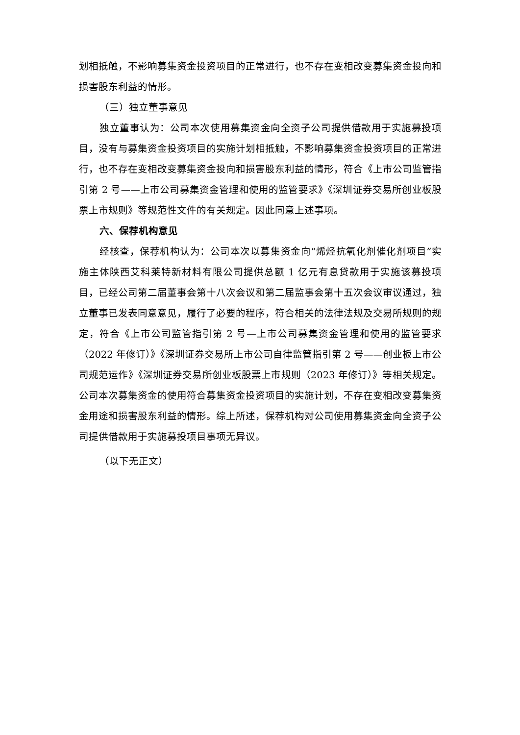划相抵触，不影响募集资金投资项目的正常进行，也不存在变相改变募集资金投向和损害股东利益的情形。
（三）独立董事意见
独立董事认为：公司本次使用募集资金向全资子公司提供借款用于实施募投项目，没有与募集资金投资项目的实施计划相抵触，不影响募集资金投资项目的正常进行，也不存在变相改变募集资金投向和损害股东利益的情形，符合《上市公司监管指引第 2 号——上市公司募集资金管理和使用的监管要求》《深圳证券交易所创业板股票上市规则》等规范性文件的有关规定。因此同意上述事项。
六、保荐机构意见
经核查，保荐机构认为：公司本次以募集资金向“烯烃抗氧化剂催化剂项目”实施主体陕西艾科莱特新材料有限公司提供总额 1 亿元有息贷款用于实施该募投项目，已经公司第二届董事会第十八次会议和第二届监事会第十五次会议审议通过，独立董事已发表同意意见，履行了必要的程序，符合相关的法律法规及交易所规则的规定，符合《上市公司监管指引第 2 号—上市公司募集资金管理和使用的监管要求（2022 年修订）》《深圳证券交易所上市公司自律监管指引第 2 号——创业板上市公司规范运作》《深圳证券交易所创业板股票上市规则（2023 年修订）》等相关规定。公司本次募集资金的使用符合募集资金投资项目的实施计划，不存在变相改变募集资金用途和损害股东利益的情形。综上所述，保荐机构对公司使用募集资金向全资子公司提供借款用于实施募投项目事项无异议。
（以下无正文）